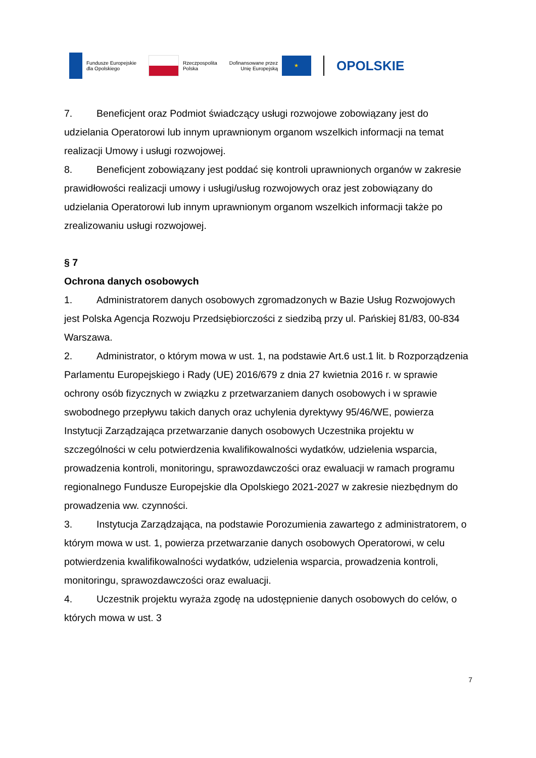Fundusze Europejskie
dla Opolskiego
Rzeczpospolita
Polska
Dofinansowane przez
Unię Europejską
★
OPOLSKIE
7. Beneficjent oraz Podmiot świadczący usługi rozwojowe zobowiązany jest do udzielania Operatorowi lub innym uprawnionym organom wszelkich informacji na temat realizacji Umowy i usługi rozwojowej.
8. Beneficjent zobowiązany jest poddać się kontroli uprawnionych organów w zakresie prawidłowości realizacji umowy i usługi/usług rozwojowych oraz jest zobowiązany do udzielania Operatorowi lub innym uprawnionym organom wszelkich informacji także po zrealizowaniu usługi rozwojowej.
§ 7
Ochrona danych osobowych
1. Administratorem danych osobowych zgromadzonych w Bazie Usług Rozwojowych jest Polska Agencja Rozwoju Przedsiębiorczości z siedzibą przy ul. Pańskiej 81/83, 00-834 Warszawa.
2. Administrator, o którym mowa w ust. 1, na podstawie Art.6 ust.1 lit. b Rozporządzenia Parlamentu Europejskiego i Rady (UE) 2016/679 z dnia 27 kwietnia 2016 r. w sprawie ochrony osób fizycznych w związku z przetwarzaniem danych osobowych i w sprawie swobodnego przepływu takich danych oraz uchylenia dyrektywy 95/46/WE, powierza Instytucji Zarządzająca przetwarzanie danych osobowych Uczestnika projektu w szczególności w celu potwierdzenia kwalifikowalności wydatków, udzielenia wsparcia, prowadzenia kontroli, monitoringu, sprawozdawczości oraz ewaluacji w ramach programu regionalnego Fundusze Europejskie dla Opolskiego 2021-2027 w zakresie niezbędnym do prowadzenia ww. czynności.
3. Instytucja Zarządzająca, na podstawie Porozumienia zawartego z administratorem, o którym mowa w ust. 1, powierza przetwarzanie danych osobowych Operatorowi, w celu potwierdzenia kwalifikowalności wydatków, udzielenia wsparcia, prowadzenia kontroli, monitoringu, sprawozdawczości oraz ewaluacji.
4. Uczestnik projektu wyraża zgodę na udostępnienie danych osobowych do celów, o których mowa w ust. 3
7